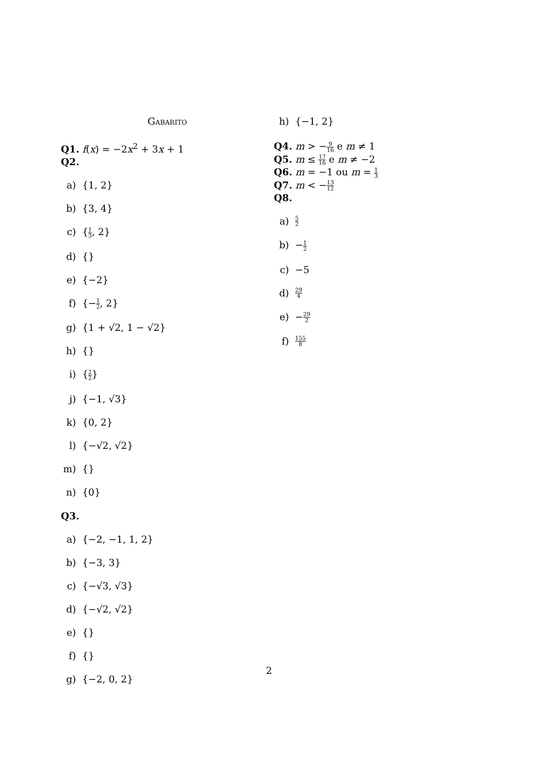Gabarito
Q1. f(x) = −2x<sup>2</sup> + 3x + 1
Q2.
a) {1, 2}
b) {3, 4}
c) {1 3, 2}
d) {}
e) {−2}
f) {−1 2, 2}
g) {1 + √2, 1 − √2}
h) {}
i) {2 2}
j) {−1, √3}
k) {0, 2}
l) {−√2, √2}
m) {}
n) {0}
Q3.
a) {−2, −1, 1, 2}
b) {−3, 3}
c) {−√3, √3}
d) {−√2, √2}
e) {}
f) {}
g) {−2, 0, 2}
h) {−1, 2}
Q4. m > −9 16 e m ≠ 1
Q5. m ≤ 17 16 e m ≠ −2
Q6. m = −1 ou m = 1 3
Q7. m < −13 12
Q8.
a) 5 2
b) −1 2
c) −5
d) 29 4
e) −29 2
f) 155 8
2